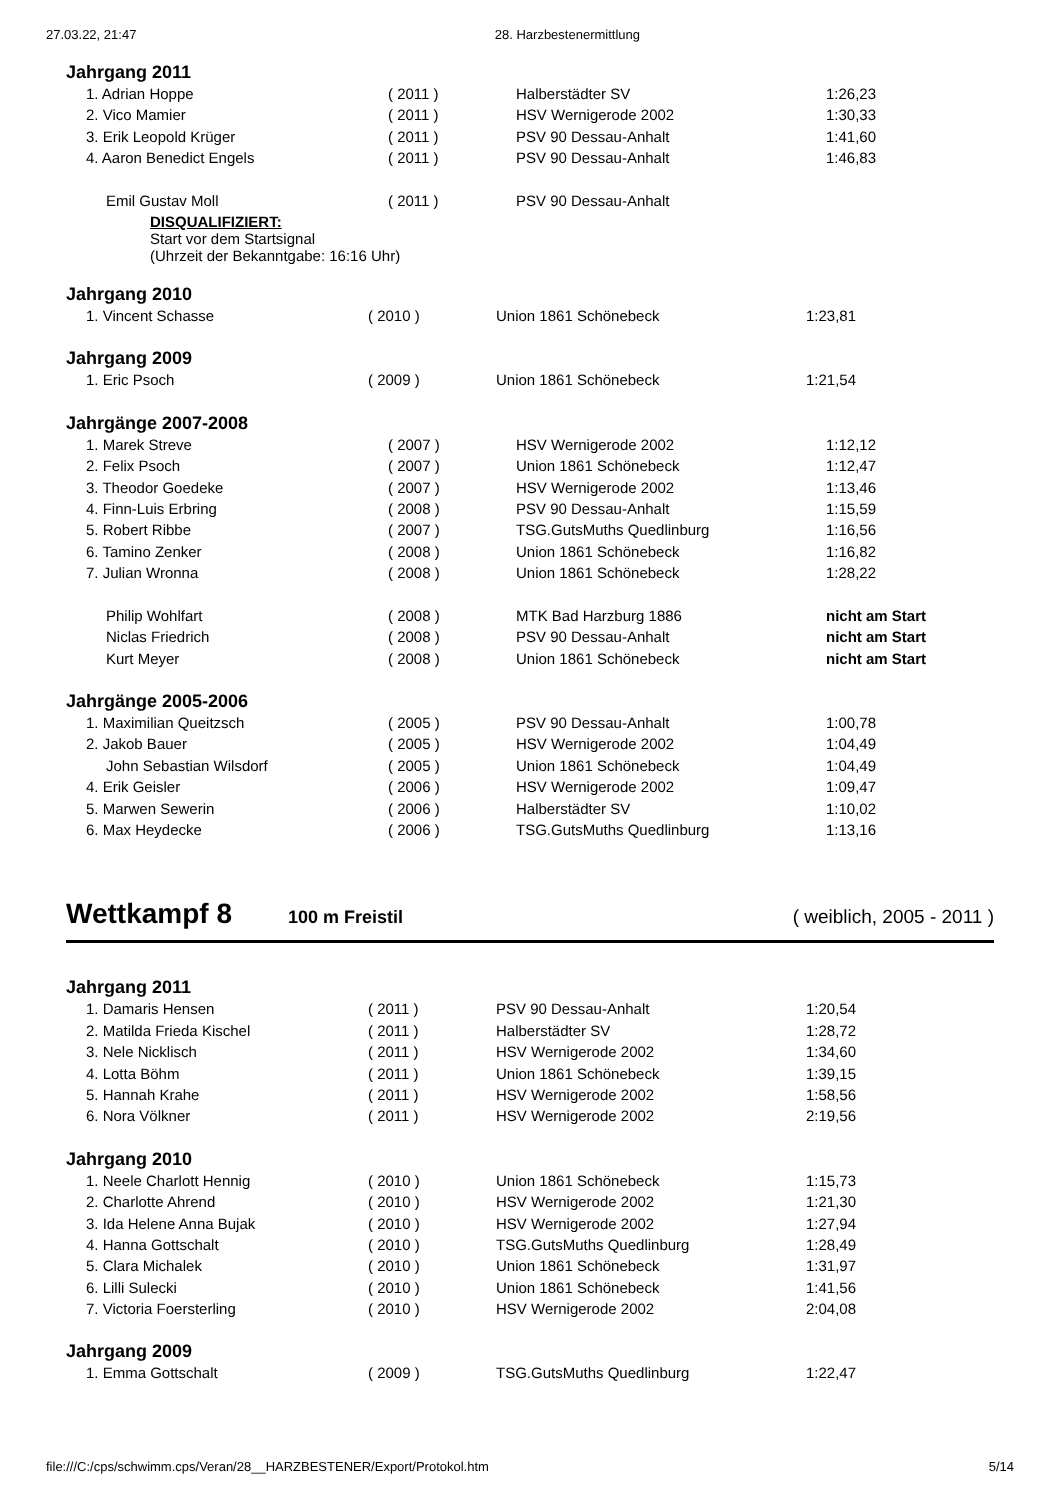27.03.22, 21:47 28. Harzbestenermittlung
Jahrgang 2011
| 1. Adrian Hoppe | ( 2011 ) | Halberstädter SV | 1:26,23 |
| 2. Vico Mamier | ( 2011 ) | HSV Wernigerode 2002 | 1:30,33 |
| 3. Erik Leopold Krüger | ( 2011 ) | PSV 90 Dessau-Anhalt | 1:41,60 |
| 4. Aaron Benedict Engels | ( 2011 ) | PSV 90 Dessau-Anhalt | 1:46,83 |
| Emil Gustav Moll | ( 2011 ) | PSV 90 Dessau-Anhalt | |
| DISQUALIFIZIERT: Start vor dem Startsignal (Uhrzeit der Bekanntgabe: 16:16 Uhr) | | | |
Jahrgang 2010
| 1. Vincent Schasse | ( 2010 ) | Union 1861 Schönebeck | 1:23,81 |
Jahrgang 2009
| 1. Eric Psoch | ( 2009 ) | Union 1861 Schönebeck | 1:21,54 |
Jahrgänge 2007-2008
| 1. Marek Streve | ( 2007 ) | HSV Wernigerode 2002 | 1:12,12 |
| 2. Felix Psoch | ( 2007 ) | Union 1861 Schönebeck | 1:12,47 |
| 3. Theodor Goedeke | ( 2007 ) | HSV Wernigerode 2002 | 1:13,46 |
| 4. Finn-Luis Erbring | ( 2008 ) | PSV 90 Dessau-Anhalt | 1:15,59 |
| 5. Robert Ribbe | ( 2007 ) | TSG.GutsMuths Quedlinburg | 1:16,56 |
| 6. Tamino Zenker | ( 2008 ) | Union 1861 Schönebeck | 1:16,82 |
| 7. Julian Wronna | ( 2008 ) | Union 1861 Schönebeck | 1:28,22 |
| Philip Wohlfart | ( 2008 ) | MTK Bad Harzburg 1886 | nicht am Start |
| Niclas Friedrich | ( 2008 ) | PSV 90 Dessau-Anhalt | nicht am Start |
| Kurt Meyer | ( 2008 ) | Union 1861 Schönebeck | nicht am Start |
Jahrgänge 2005-2006
| 1. Maximilian Queitzsch | ( 2005 ) | PSV 90 Dessau-Anhalt | 1:00,78 |
| 2. Jakob Bauer | ( 2005 ) | HSV Wernigerode 2002 | 1:04,49 |
| John Sebastian Wilsdorf | ( 2005 ) | Union 1861 Schönebeck | 1:04,49 |
| 4. Erik Geisler | ( 2006 ) | HSV Wernigerode 2002 | 1:09,47 |
| 5. Marwen Sewerin | ( 2006 ) | Halberstädter SV | 1:10,02 |
| 6. Max Heydecke | ( 2006 ) | TSG.GutsMuths Quedlinburg | 1:13,16 |
Wettkampf 8 100 m Freistil ( weiblich, 2005 - 2011 )
Jahrgang 2011
| 1. Damaris Hensen | ( 2011 ) | PSV 90 Dessau-Anhalt | 1:20,54 |
| 2. Matilda Frieda Kischel | ( 2011 ) | Halberstädter SV | 1:28,72 |
| 3. Nele Nicklisch | ( 2011 ) | HSV Wernigerode 2002 | 1:34,60 |
| 4. Lotta Böhm | ( 2011 ) | Union 1861 Schönebeck | 1:39,15 |
| 5. Hannah Krahe | ( 2011 ) | HSV Wernigerode 2002 | 1:58,56 |
| 6. Nora Völkner | ( 2011 ) | HSV Wernigerode 2002 | 2:19,56 |
Jahrgang 2010
| 1. Neele Charlott Hennig | ( 2010 ) | Union 1861 Schönebeck | 1:15,73 |
| 2. Charlotte Ahrend | ( 2010 ) | HSV Wernigerode 2002 | 1:21,30 |
| 3. Ida Helene Anna Bujak | ( 2010 ) | HSV Wernigerode 2002 | 1:27,94 |
| 4. Hanna Gottschalt | ( 2010 ) | TSG.GutsMuths Quedlinburg | 1:28,49 |
| 5. Clara Michalek | ( 2010 ) | Union 1861 Schönebeck | 1:31,97 |
| 6. Lilli Sulecki | ( 2010 ) | Union 1861 Schönebeck | 1:41,56 |
| 7. Victoria Foersterling | ( 2010 ) | HSV Wernigerode 2002 | 2:04,08 |
Jahrgang 2009
| 1. Emma Gottschalt | ( 2009 ) | TSG.GutsMuths Quedlinburg | 1:22,47 |
file:///C:/cps/schwimm.cps/Veran/28__HARZBESTENER/Export/Protokol.htm 5/14